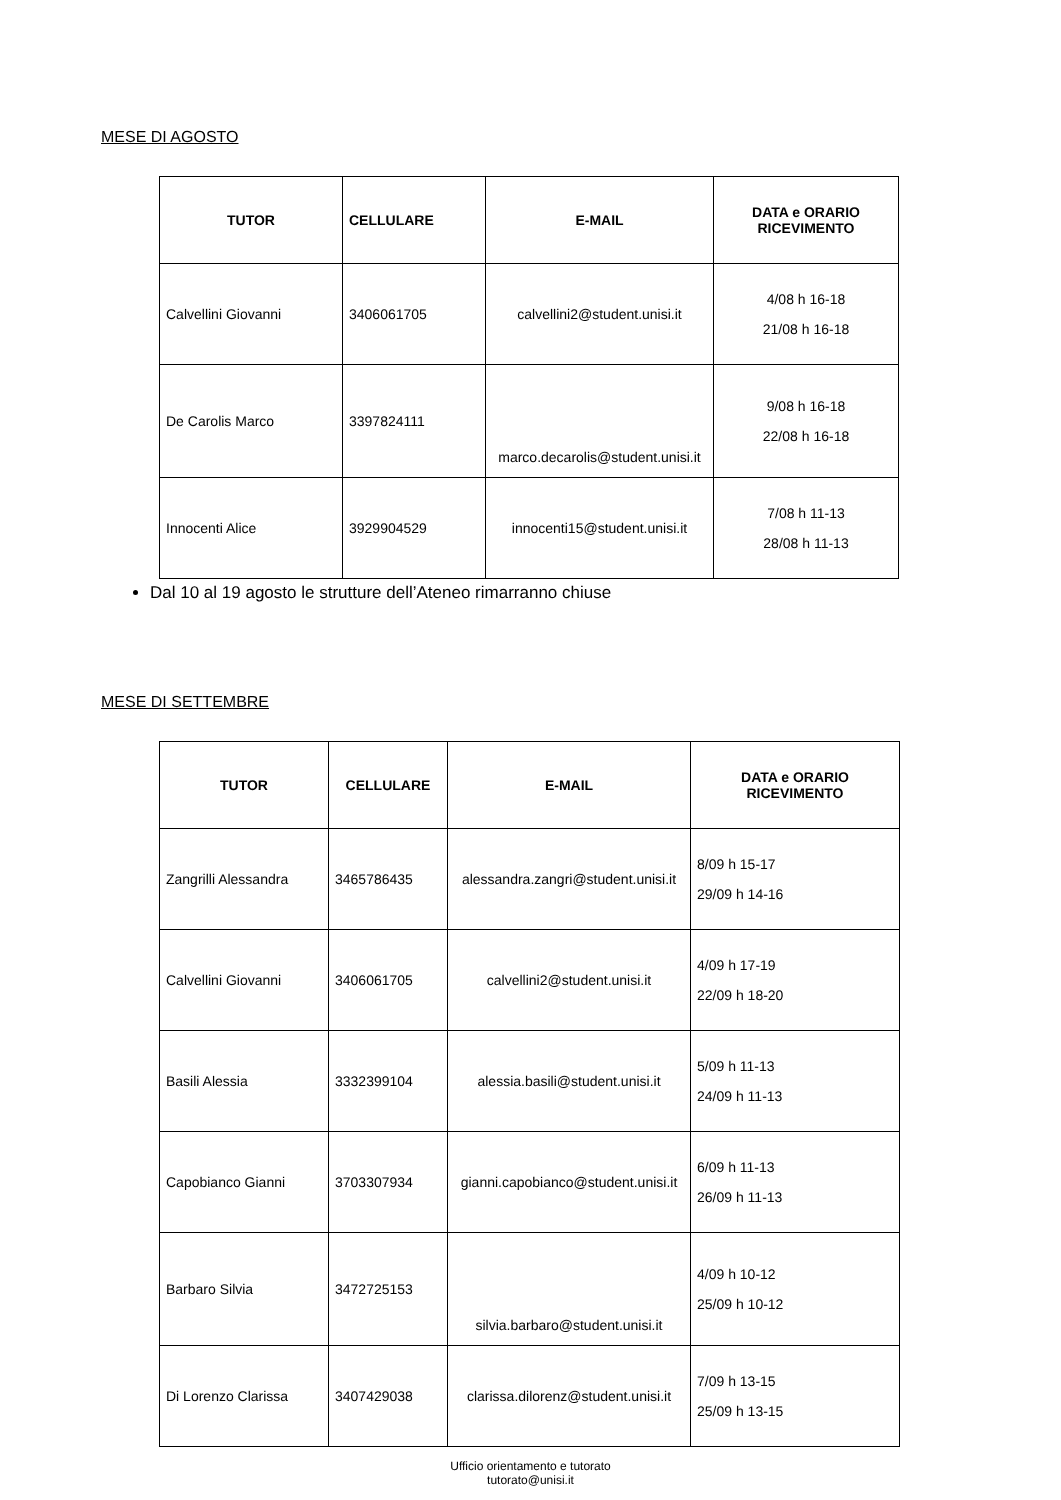MESE DI AGOSTO
| TUTOR | CELLULARE | E-MAIL | DATA e ORARIO RICEVIMENTO |
| --- | --- | --- | --- |
| Calvellini Giovanni | 3406061705 | calvellini2@student.unisi.it | 4/08 h 16-18 21/08 h 16-18 |
| De Carolis Marco | 3397824111 | marco.decarolis@student.unisi.it | 9/08 h 16-18 22/08 h 16-18 |
| Innocenti Alice | 3929904529 | innocenti15@student.unisi.it | 7/08 h 11-13 28/08 h 11-13 |
Dal 10 al 19 agosto le strutture dell’Ateneo rimarranno chiuse
MESE DI SETTEMBRE
| TUTOR | CELLULARE | E-MAIL | DATA e ORARIO RICEVIMENTO |
| --- | --- | --- | --- |
| Zangrilli Alessandra | 3465786435 | alessandra.zangri@student.unisi.it | 8/09 h 15-17 29/09 h 14-16 |
| Calvellini Giovanni | 3406061705 | calvellini2@student.unisi.it | 4/09 h 17-19 22/09 h 18-20 |
| Basili Alessia | 3332399104 | alessia.basili@student.unisi.it | 5/09 h 11-13 24/09 h 11-13 |
| Capobianco Gianni | 3703307934 | gianni.capobianco@student.unisi.it | 6/09 h 11-13 26/09 h 11-13 |
| Barbaro Silvia | 3472725153 | silvia.barbaro@student.unisi.it | 4/09 h 10-12 25/09 h 10-12 |
| Di Lorenzo Clarissa | 3407429038 | clarissa.dilorenz@student.unisi.it | 7/09 h 13-15 25/09 h 13-15 |
Ufficio orientamento e tutorato
tutorato@unisi.it